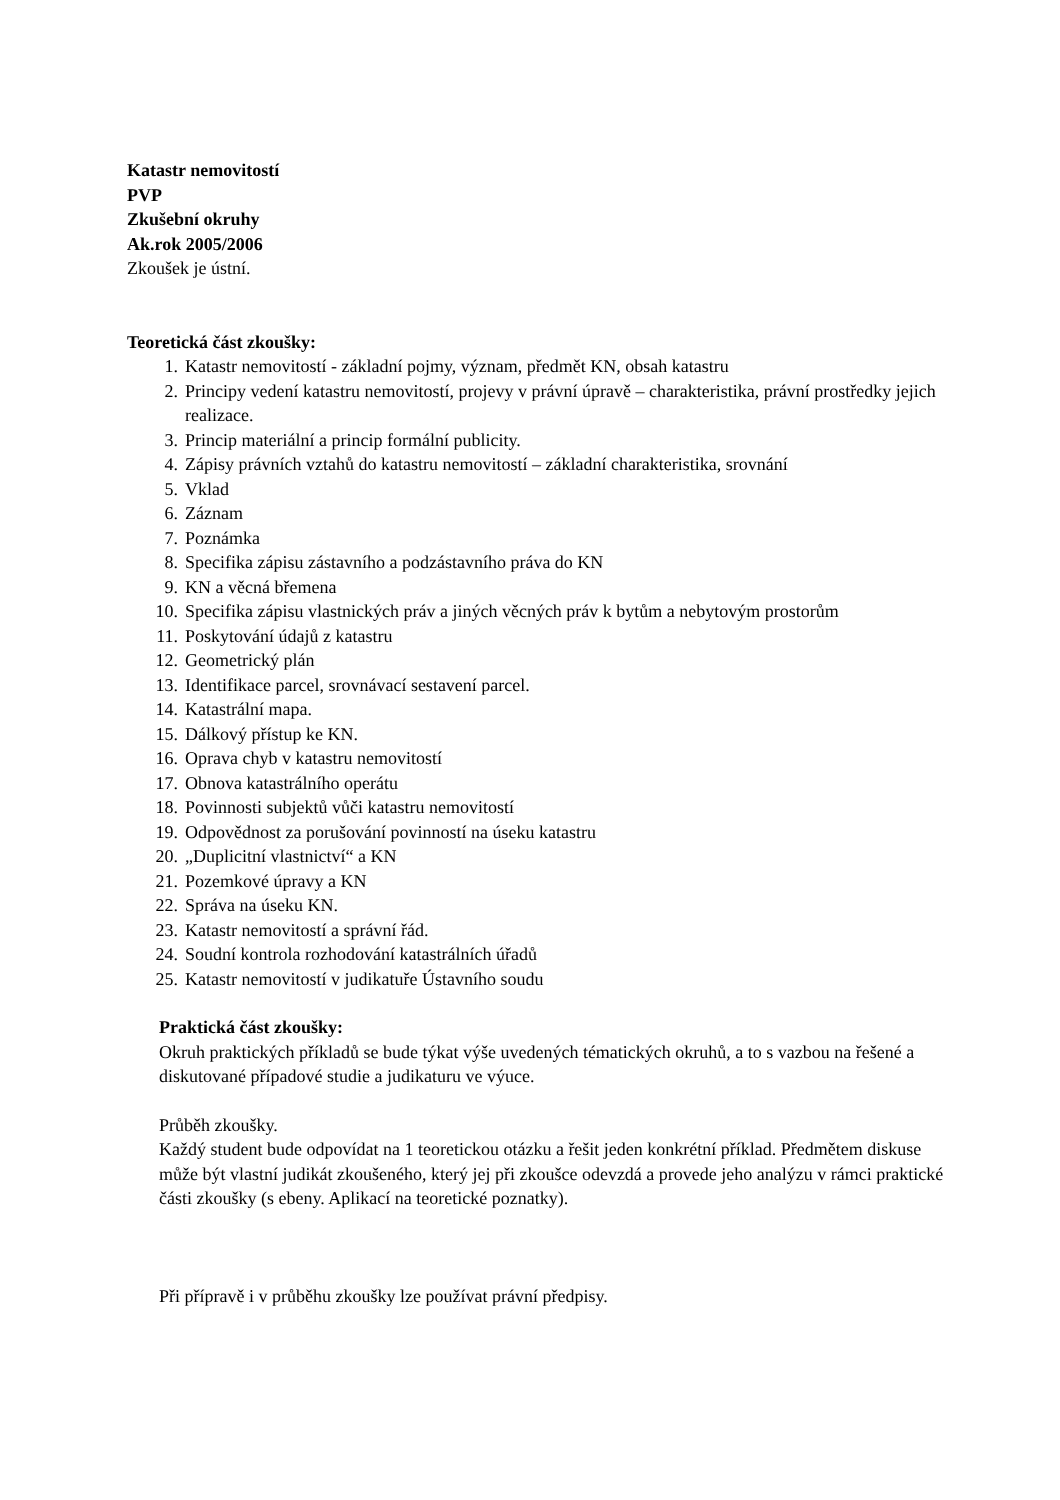Katastr nemovitostí
PVP
Zkušební okruhy
Ak.rok 2005/2006
Zkoušek je ústní.
Teoretická část zkoušky:
1. Katastr nemovitostí - základní pojmy, význam, předmět KN, obsah katastru
2. Principy vedení katastru nemovitostí, projevy v právní úpravě – charakteristika, právní prostředky jejich realizace.
3. Princip materiální a princip formální publicity.
4. Zápisy právních vztahů do katastru nemovitostí – základní charakteristika, srovnání
5. Vklad
6. Záznam
7. Poznámka
8. Specifika zápisu zástavního a podzástavního práva do KN
9. KN a věcná břemena
10. Specifika zápisu vlastnických práv a jiných věcných práv k bytům a nebytovým prostorům
11. Poskytování údajů z katastru
12. Geometrický plán
13. Identifikace parcel, srovnávací sestavení parcel.
14. Katastrální mapa.
15. Dálkový přístup ke KN.
16. Oprava chyb v katastru nemovitostí
17. Obnova katastrálního operátu
18. Povinnosti subjektů vůči katastru nemovitostí
19. Odpovědnost za porušování povinností na úseku katastru
20. „Duplicitní vlastnictví“ a KN
21. Pozemkové úpravy a KN
22. Správa na úseku KN.
23. Katastr nemovitostí a správní řád.
24. Soudní kontrola rozhodování katastrálních úřadů
25. Katastr nemovitostí v judikatuře Ústavního soudu
Praktická část zkoušky:
Okruh praktických příkladů se bude týkat výše uvedených tématických okruhů, a to s vazbou na řešené a diskutované případové studie a judikaturu ve výuce.
Průběh zkoušky.
Každý student bude odpovídat na 1 teoretickou otázku a řešit jeden konkrétní příklad. Předmětem diskuse může být vlastní judikát zkoušeného, který jej při zkoušce odevzdá a provede jeho analýzu v rámci praktické části zkoušky (s ebeny. Aplikací na teoretické poznatky).
Při přípravě i v průběhu zkoušky lze používat právní předpisy.